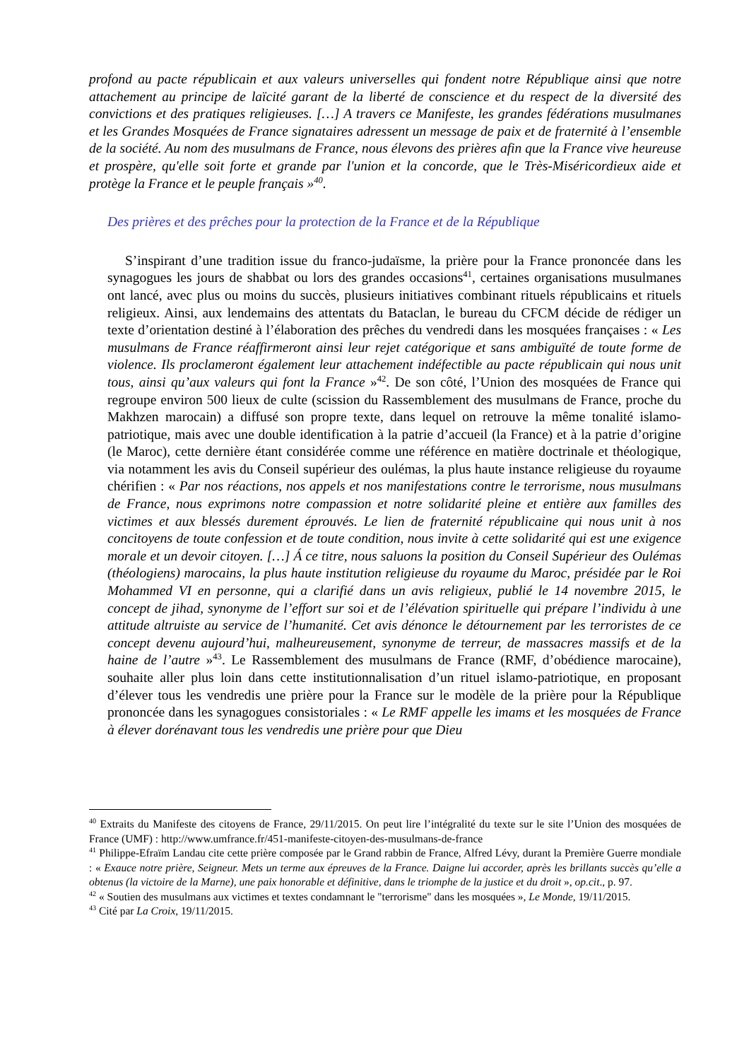profond au pacte républicain et aux valeurs universelles qui fondent notre République ainsi que notre attachement au principe de laïcité garant de la liberté de conscience et du respect de la diversité des convictions et des pratiques religieuses. […] A travers ce Manifeste, les grandes fédérations musulmanes et les Grandes Mosquées de France signataires adressent un message de paix et de fraternité à l’ensemble de la société. Au nom des musulmans de France, nous élevons des prières afin que la France vive heureuse et prospère, qu'elle soit forte et grande par l'union et la concorde, que le Très-Miséricordieux aide et protège la France et le peuple français »<sup>40</sup>.
Des prières et des prêches pour la protection de la France et de la République
S’inspirant d’une tradition issue du franco-judaïsme, la prière pour la France prononcée dans les synagogues les jours de shabbat ou lors des grandes occasions<sup>41</sup>, certaines organisations musulmanes ont lancé, avec plus ou moins du succès, plusieurs initiatives combinant rituels républicains et rituels religieux. Ainsi, aux lendemains des attentats du Bataclan, le bureau du CFCM décide de rédiger un texte d’orientation destiné à l’élaboration des prêches du vendredi dans les mosquées françaises : « Les musulmans de France réaffirmeront ainsi leur rejet catégorique et sans ambiguïté de toute forme de violence. Ils proclameront également leur attachement indéfectible au pacte républicain qui nous unit tous, ainsi qu’aux valeurs qui font la France »<sup>42</sup>. De son côté, l’Union des mosquées de France qui regroupe environ 500 lieux de culte (scission du Rassemblement des musulmans de France, proche du Makhzen marocain) a diffusé son propre texte, dans lequel on retrouve la même tonalité islamo-patriotique, mais avec une double identification à la patrie d’accueil (la France) et à la patrie d’origine (le Maroc), cette dernière étant considérée comme une référence en matière doctrinale et théologique, via notamment les avis du Conseil supérieur des oulémas, la plus haute instance religieuse du royaume chérifien : « Par nos réactions, nos appels et nos manifestations contre le terrorisme, nous musulmans de France, nous exprimons notre compassion et notre solidarité pleine et entière aux familles des victimes et aux blessés durement éprouvés. Le lien de fraternité républicaine qui nous unit à nos concitoyens de toute confession et de toute condition, nous invite à cette solidarité qui est une exigence morale et un devoir citoyen. […] Á ce titre, nous saluons la position du Conseil Supérieur des Oulémas (théologiens) marocains, la plus haute institution religieuse du royaume du Maroc, présidée par le Roi Mohammed VI en personne, qui a clarifié dans un avis religieux, publié le 14 novembre 2015, le concept de jihad, synonyme de l’effort sur soi et de l’élévation spirituelle qui prépare l’individu à une attitude altruiste au service de l’humanité. Cet avis dénonce le détournement par les terroristes de ce concept devenu aujourd’hui, malheureusement, synonyme de terreur, de massacres massifs et de la haine de l’autre »<sup>43</sup>. Le Rassemblement des musulmans de France (RMF, d’obédience marocaine), souhaite aller plus loin dans cette institutionnalisation d’un rituel islamo-patriotique, en proposant d’élever tous les vendredis une prière pour la France sur le modèle de la prière pour la République prononcée dans les synagogues consistoriales : « Le RMF appelle les imams et les mosquées de France à élever dorénavant tous les vendredis une prière pour que Dieu
<sup>40</sup> Extraits du Manifeste des citoyens de France, 29/11/2015. On peut lire l’intégralité du texte sur le site l’Union des mosquées de France (UMF) : http://www.umfrance.fr/451-manifeste-citoyen-des-musulmans-de-france
<sup>41</sup> Philippe-Efraïm Landau cite cette prière composée par le Grand rabbin de France, Alfred Lévy, durant la Première Guerre mondiale : « Exauce notre prière, Seigneur. Mets un terme aux épreuves de la France. Daigne lui accorder, après les brillants succès qu’elle a obtenus (la victoire de la Marne), une paix honorable et définitive, dans le triomphe de la justice et du droit », op.cit., p. 97.
<sup>42</sup> « Soutien des musulmans aux victimes et textes condamnant le "terrorisme" dans les mosquées », Le Monde, 19/11/2015.
<sup>43</sup> Cité par La Croix, 19/11/2015.